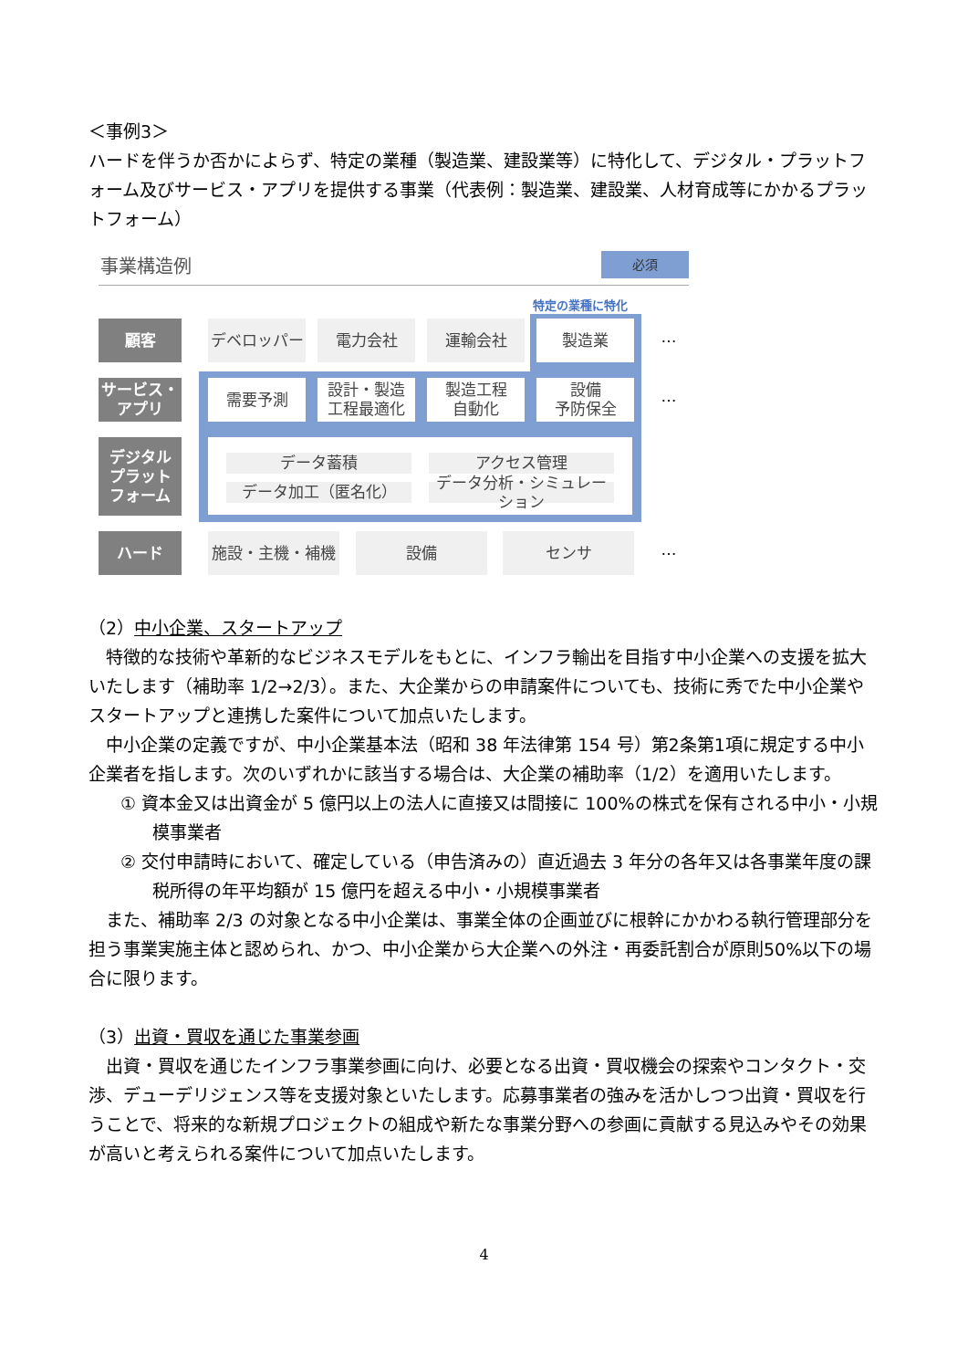＜事例3＞
ハードを伴うか否かによらず、特定の業種（製造業、建設業等）に特化して、デジタル・プラットフォーム及びサービス・アプリを提供する事業（代表例：製造業、建設業、人材育成等にかかるプラットフォーム）
事業構造例 必須
特定の業種に特化
顧客 デベロッパー 電力会社 運輸会社 製造業 …
サービス・
アプリ
需要予測
設計・製造
工程最適化
製造工程
自動化
設備
予防保全
…
デジタル
プラット
フォーム
データ蓄積 アクセス管理
データ加工（匿名化）
データ分析・シミュレーション
ハード 施設・主機・補機 設備 センサ …
（2）中小企業、スタートアップ
特徴的な技術や革新的なビジネスモデルをもとに、インフラ輸出を目指す中小企業への支援を拡大いたします（補助率 1/2→2/3）。また、大企業からの申請案件についても、技術に秀でた中小企業やスタートアップと連携した案件について加点いたします。
中小企業の定義ですが、中小企業基本法（昭和 38 年法律第 154 号）第2条第1項に規定する中小企業者を指します。次のいずれかに該当する場合は、大企業の補助率（1/2）を適用いたします。
① 資本金又は出資金が 5 億円以上の法人に直接又は間接に 100%の株式を保有される中小・小規模事業者
② 交付申請時において、確定している（申告済みの）直近過去 3 年分の各年又は各事業年度の課税所得の年平均額が 15 億円を超える中小・小規模事業者
また、補助率 2/3 の対象となる中小企業は、事業全体の企画並びに根幹にかかわる執行管理部分を担う事業実施主体と認められ、かつ、中小企業から大企業への外注・再委託割合が原則50%以下の場合に限ります。
（3）出資・買収を通じた事業参画
出資・買収を通じたインフラ事業参画に向け、必要となる出資・買収機会の探索やコンタクト・交渉、デューデリジェンス等を支援対象といたします。応募事業者の強みを活かしつつ出資・買収を行うことで、将来的な新規プロジェクトの組成や新たな事業分野への参画に貢献する見込みやその効果が高いと考えられる案件について加点いたします。
4